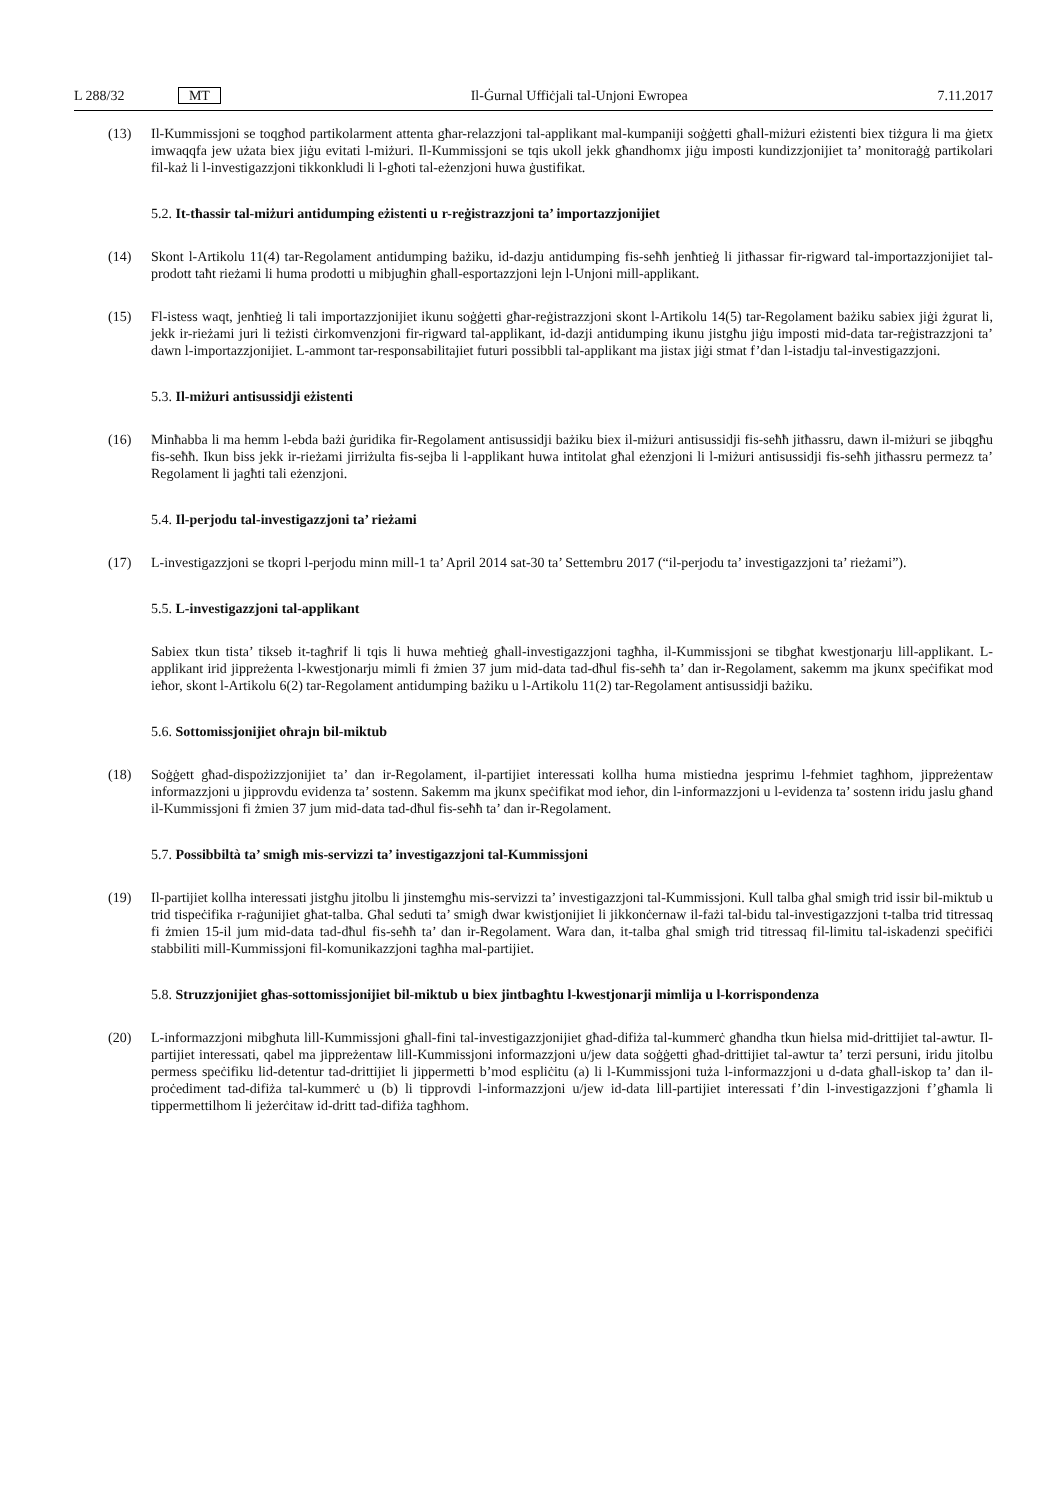L 288/32 MT Il-Ġurnal Uffiċjali tal-Unjoni Ewropea 7.11.2017
(13) Il-Kummissjoni se toqgħod partikolarment attenta għar-relazzjoni tal-applikant mal-kumpaniji soġġetti għall-miżuri eżistenti biex tiżgura li ma ġietx imwaqqfa jew użata biex jiġu evitati l-miżuri. Il-Kummissjoni se tqis ukoll jekk għandhomx jiġu imposti kundizzjonijiet ta’ monitoraġġ partikolari fil-każ li l-investigazzjoni tikkonkludi li l-għoti tal-eżenzjoni huwa ġustifikat.
5.2. It-tħassir tal-miżuri antidumping eżistenti u r-reġistrazzjoni ta’ importazzjonijiet
(14) Skont l-Artikolu 11(4) tar-Regolament antidumping bażiku, id-dazju antidumping fis-seħħ jenħtieġ li jitħassar fir-rigward tal-importazzjonijiet tal-prodott taħt rieżami li huma prodotti u mibjugħin għall-esportazzjoni lejn l-Unjoni mill-applikant.
(15) Fl-istess waqt, jenħtieġ li tali importazzjonijiet ikunu soġġetti għar-reġistrazzjoni skont l-Artikolu 14(5) tar-Regolament bażiku sabiex jiġi żgurat li, jekk ir-rieżami juri li teżisti ċirkomvenzjoni fir-rigward tal-applikant, id-dazji antidumping ikunu jistgħu jiġu imposti mid-data tar-reġistrazzjoni ta’ dawn l-importazzjonijiet. L-ammont tar-responsabilitajiet futuri possibbli tal-applikant ma jistax jiġi stmat f’dan l-istadju tal-investigazzjoni.
5.3. Il-miżuri antisussidji eżistenti
(16) Minħabba li ma hemm l-ebda bażi ġuridika fir-Regolament antisussidji bażiku biex il-miżuri antisussidji fis-seħħ jitħassru, dawn il-miżuri se jibqgħu fis-seħħ. Ikun biss jekk ir-rieżami jirriżulta fis-sejba li l-applikant huwa intitolat għal eżenzjoni li l-miżuri antisussidji fis-seħħ jitħassru permezz ta’ Regolament li jagħti tali eżenzjoni.
5.4. Il-perjodu tal-investigazzjoni ta’ rieżami
(17) L-investigazzjoni se tkopri l-perjodu minn mill-1 ta’ April 2014 sat-30 ta’ Settembru 2017 (“il-perjodu ta’ investigazzjoni ta’ rieżami”).
5.5. L-investigazzjoni tal-applikant
Sabiex tkun tista’ tikseb it-tagħrif li tqis li huwa meħtieġ għall-investigazzjoni tagħha, il-Kummissjoni se tibgħat kwestjonarju lill-applikant. L-applikant irid jippreżenta l-kwestjonarju mimli fi żmien 37 jum mid-data tad-dħul fis-seħħ ta’ dan ir-Regolament, sakemm ma jkunx speċifikat mod ieħor, skont l-Artikolu 6(2) tar-Regolament antidumping bażiku u l-Artikolu 11(2) tar-Regolament antisussidji bażiku.
5.6. Sottomissjonijiet oħrajn bil-miktub
(18) Soġġett għad-dispożizzjonijiet ta’ dan ir-Regolament, il-partijiet interessati kollha huma mistiedna jesprimu l-fehmiet tagħhom, jippreżentaw informazzjoni u jipprovdu evidenza ta’ sostenn. Sakemm ma jkunx speċifikat mod ieħor, din l-informazzjoni u l-evidenza ta’ sostenn iridu jaslu għand il-Kummissjoni fi żmien 37 jum mid-data tad-dħul fis-seħħ ta’ dan ir-Regolament.
5.7. Possibbiltà ta’ smigħ mis-servizzi ta’ investigazzjoni tal-Kummissjoni
(19) Il-partijiet kollha interessati jistgħu jitolbu li jinstemgħu mis-servizzi ta’ investigazzjoni tal-Kummissjoni. Kull talba għal smigħ trid issir bil-miktub u trid tispeċifika r-raġunijiet għat-talba. Għal seduti ta’ smigħ dwar kwistjonijiet li jikkonċernaw il-fażi tal-bidu tal-investigazzjoni t-talba trid titressaq fi żmien 15-il jum mid-data tad-dħul fis-seħħ ta’ dan ir-Regolament. Wara dan, it-talba għal smigħ trid titressaq fil-limitu tal-iskadenzi speċifiċi stabbiliti mill-Kummissjoni fil-komunikazzjoni tagħha mal-partijiet.
5.8. Struzzjonijiet għas-sottomissjonijiet bil-miktub u biex jintbagħtu l-kwestjonarji mimlija u l-korrispondenza
(20) L-informazzjoni mibgħuta lill-Kummissjoni għall-fini tal-investigazzjonijiet għad-difiża tal-kummerċ għandha tkun ħielsa mid-drittijiet tal-awtur. Il-partijiet interessati, qabel ma jippreżentaw lill-Kummissjoni informazzjoni u/jew data soġġetti għad-drittijiet tal-awtur ta’ terzi persuni, iridu jitolbu permess speċifiku lid-detentur tad-drittijiet li jippermetti b’mod espliċitu (a) li l-Kummissjoni tuża l-informazzjoni u d-data għall-iskop ta’ dan il-proċediment tad-difiża tal-kummerċ u (b) li tipprovdi l-informazzjoni u/jew id-data lill-partijiet interessati f’din l-investigazzjoni f’għamla li tippermettilhom li jeżerċitaw id-dritt tad-difiża tagħhom.